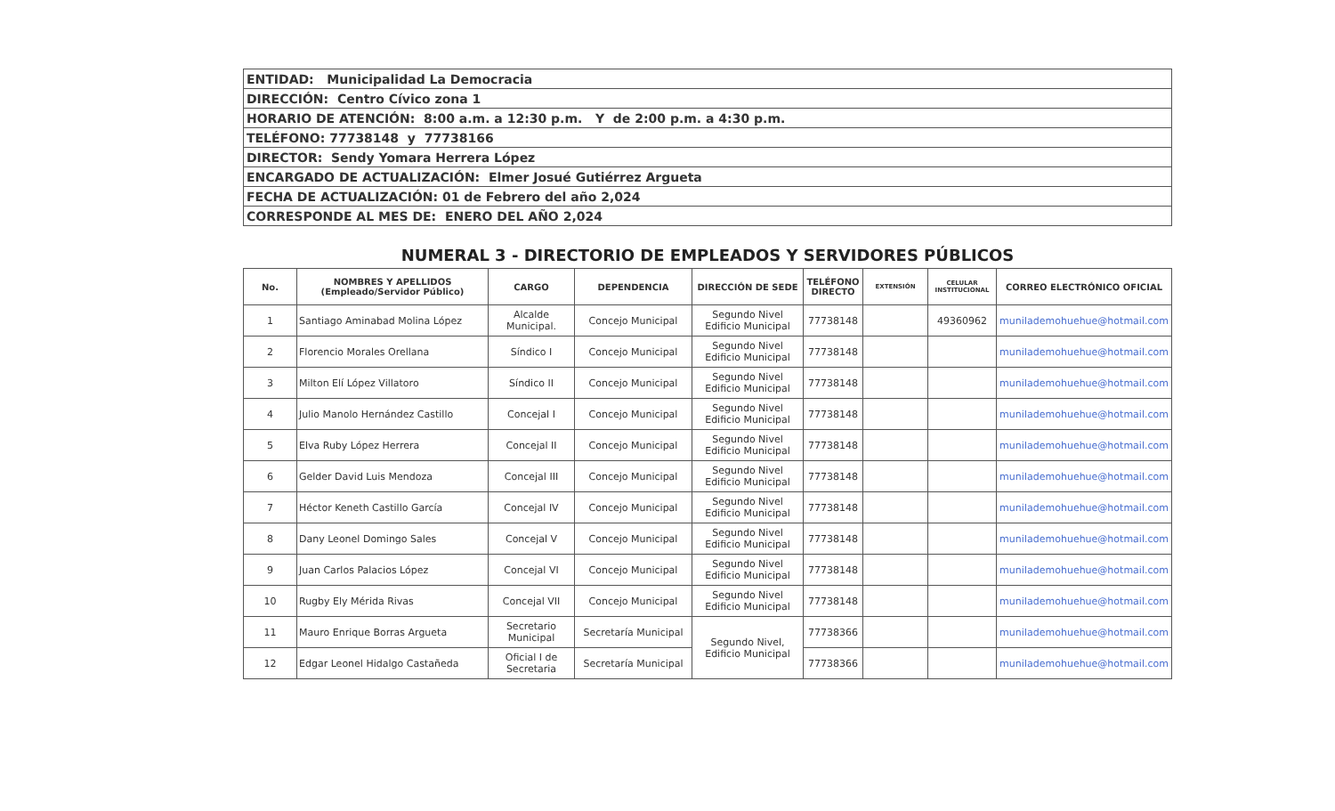| ENTIDAD: Municipalidad La Democracia |
| DIRECCIÓN: Centro Cívico zona 1 |
| HORARIO DE ATENCIÓN: 8:00 a.m. a 12:30 p.m. Y de 2:00 p.m. a 4:30 p.m. |
| TELÉFONO: 77738148 y 77738166 |
| DIRECTOR: Sendy Yomara Herrera López |
| ENCARGADO DE ACTUALIZACIÓN: Elmer Josué Gutiérrez Argueta |
| FECHA DE ACTUALIZACIÓN: 01 de Febrero del año 2,024 |
| CORRESPONDE AL MES DE: ENERO DEL AÑO 2,024 |
NUMERAL 3 - DIRECTORIO DE EMPLEADOS Y SERVIDORES PÚBLICOS
| No. | NOMBRES Y APELLIDOS (Empleado/Servidor Público) | CARGO | DEPENDENCIA | DIRECCIÓN DE SEDE | TELÉFONO DIRECTO | EXTENSIÓN | CELULAR INSTITUCIONAL | CORREO ELECTRÓNICO OFICIAL |
| --- | --- | --- | --- | --- | --- | --- | --- | --- |
| 1 | Santiago Aminabad Molina López | Alcalde Municipal. | Concejo Municipal | Segundo Nivel Edificio Municipal | 77738148 | | 49360962 | muniIademohuehue@hotmail.com |
| 2 | Florencio Morales Orellana | Síndico I | Concejo Municipal | Segundo Nivel Edificio Municipal | 77738148 | | | muniIademohuehue@hotmail.com |
| 3 | Milton Elí López Villatoro | Síndico II | Concejo Municipal | Segundo Nivel Edificio Municipal | 77738148 | | | muniIademohuehue@hotmail.com |
| 4 | Julio Manolo Hernández Castillo | Concejal I | Concejo Municipal | Segundo Nivel Edificio Municipal | 77738148 | | | muniIademohuehue@hotmail.com |
| 5 | Elva Ruby López Herrera | Concejal II | Concejo Municipal | Segundo Nivel Edificio Municipal | 77738148 | | | muniIademohuehue@hotmail.com |
| 6 | Gelder David Luis Mendoza | Concejal III | Concejo Municipal | Segundo Nivel Edificio Municipal | 77738148 | | | muniIademohuehue@hotmail.com |
| 7 | Héctor Keneth Castillo García | Concejal IV | Concejo Municipal | Segundo Nivel Edificio Municipal | 77738148 | | | muniIademohuehue@hotmail.com |
| 8 | Dany Leonel Domingo Sales | Concejal V | Concejo Municipal | Segundo Nivel Edificio Municipal | 77738148 | | | muniIademohuehue@hotmail.com |
| 9 | Juan Carlos Palacios López | Concejal VI | Concejo Municipal | Segundo Nivel Edificio Municipal | 77738148 | | | muniIademohuehue@hotmail.com |
| 10 | Rugby Ely Mérida Rivas | Concejal VII | Concejo Municipal | Segundo Nivel Edificio Municipal | 77738148 | | | muniIademohuehue@hotmail.com |
| 11 | Mauro Enrique Borras Argueta | Secretario Municipal | Secretaría Municipal | Segundo Nivel, Edificio Municipal | 77738366 | | | muniIademohuehue@hotmail.com |
| 12 | Edgar Leonel Hidalgo Castañeda | Oficial I de Secretaria | Secretaría Municipal | | 77738366 | | | muniIademohuehue@hotmail.com |